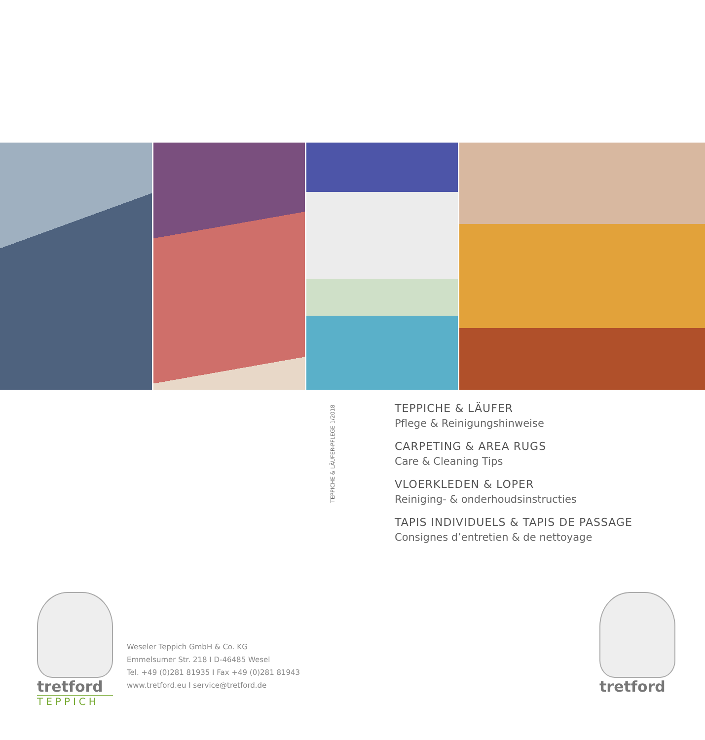TEPPICHE & LÄUFER-PFLEGE 1/2018
TEPPICHE & LÄUFER
Pflege & Reinigungshinweise
CARPETING & AREA RUGS
Care & Cleaning Tips
VLOERKLEDEN & LOPER
Reiniging- & onderhoudsinstructies
TAPIS INDIVIDUELS & TAPIS DE PASSAGE
Consignes d’entretien & de nettoyage
tretford
TEPPICH
Weseler Teppich GmbH & Co. KG
Emmelsumer Str. 218 I D-46485 Wesel
Tel. +49 (0)281 81935 I Fax +49 (0)281 81943
www.tretford.eu I service@tretford.de
tretford